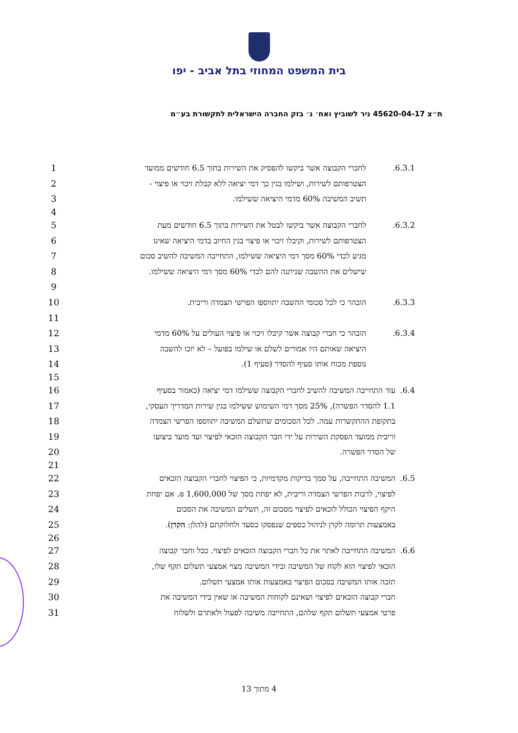בית המשפט המחוזי בתל אביב - יפו
ת״צ 45620-04-17 ניר לשוביץ ואח׳ נ׳ בזק החברה הישראלית לתקשורת בע״מ
1
6.3.1. לחברי הקבוצה אשר ביקשו להפסיק את השירות בתוך 6.5 חודשים ממועד
2
הצטרפותם לשירות, ושילמו בגין כך דמי יציאה ללא קבלת זיכוי או פיצוי -
3
תשיב המשיבה 60% מדמי היציאה ששילמו.
4
5
6.3.2. לחברי הקבוצה אשר ביקשו לבטל את השירות בתוך 6.5 חודשים מעת
6
הצטרפותם לשירות, וקיבלו זיכוי או פיצוי בגין החיוב בדמי היציאה שאינו
7
מגיע לכדי 60% מסך דמי היציאה ששילמו, התחייבה המשיבה להשיב סכום
8
שישלים את ההשבה שניתנה להם לכדי 60% מסך דמי היציאה ששילמו.
9
10
6.3.3. הובהר כי לכל סכומי ההשבה יתווספו הפרשי הצמדה וריבית.
11
12
6.3.4. הובהר כי חברי קבוצה אשר קיבלו זיכוי או פיצוי העולים על 60% מדמי
13
היציאה שאותם היו אמורים לשלם או שילמו בפועל – לא יזכו להשבה
14
נוספת מכוח אותו סעיף להסדר (סעיף 1).
15
16
6.4. עוד התחייבה המשיבה להשיב לחברי הקבוצה ששילמו דמי יציאה (כאמור בסעיף
17
1.1 להסדר הפשרה), 25% מסך דמי השימוש ששילמו בגין שירות המדריך העסקי,
18
בתקופת ההתקשרות עמה. לכל הסכומים שתשלם המשיבה יתווספו הפרשי הצמדה
19
וריבית ממועד הפסקת השירות על ידי חבר הקבוצה הזכאי לפיצוי ועד מועד ביצועו
20 של הסדר הפשרה.
21
22
6.5. המשיבה התחייבה, על סמך בדיקות מקדמיות, כי הפיצוי לחברי הקבוצה הזכאים
23
לפיצוי, לרבות הפרשי הצמדה וריבית, לא יפחת מסך של 1,600,000 ₪. אם יפחת
24
היקף הפיצוי הכולל לזכאים לפיצוי מסכום זה, תשלים המשיבה את הסכום
25
באמצעות תרומה לקרן לניהול כספים שנפסקו כסעד ולחלוקתם (להלן: הקרן).
26
27
6.6. המשיבה התחייבה לאתר את כל חברי הקבוצה הזכאים לפיצוי. ככל וחבר קבוצה
28
הזכאי לפיצוי הוא לקוח של המשיבה ובידי המשיבה מצוי אמצעי תשלום תקף שלו,
29
תזכה אותו המשיבה בסכום הפיצוי באמצעות אותו אמצעי תשלום.
30
חברי קבוצה הזכאים לפיצוי ושאינם לקוחות המשיבה או שאין בידי המשיבה את
31
פרטי אמצעי תשלום תקף שלהם, התחייבה משיבה לפעול ולאתרם ולשלוח
4 מתוך 13